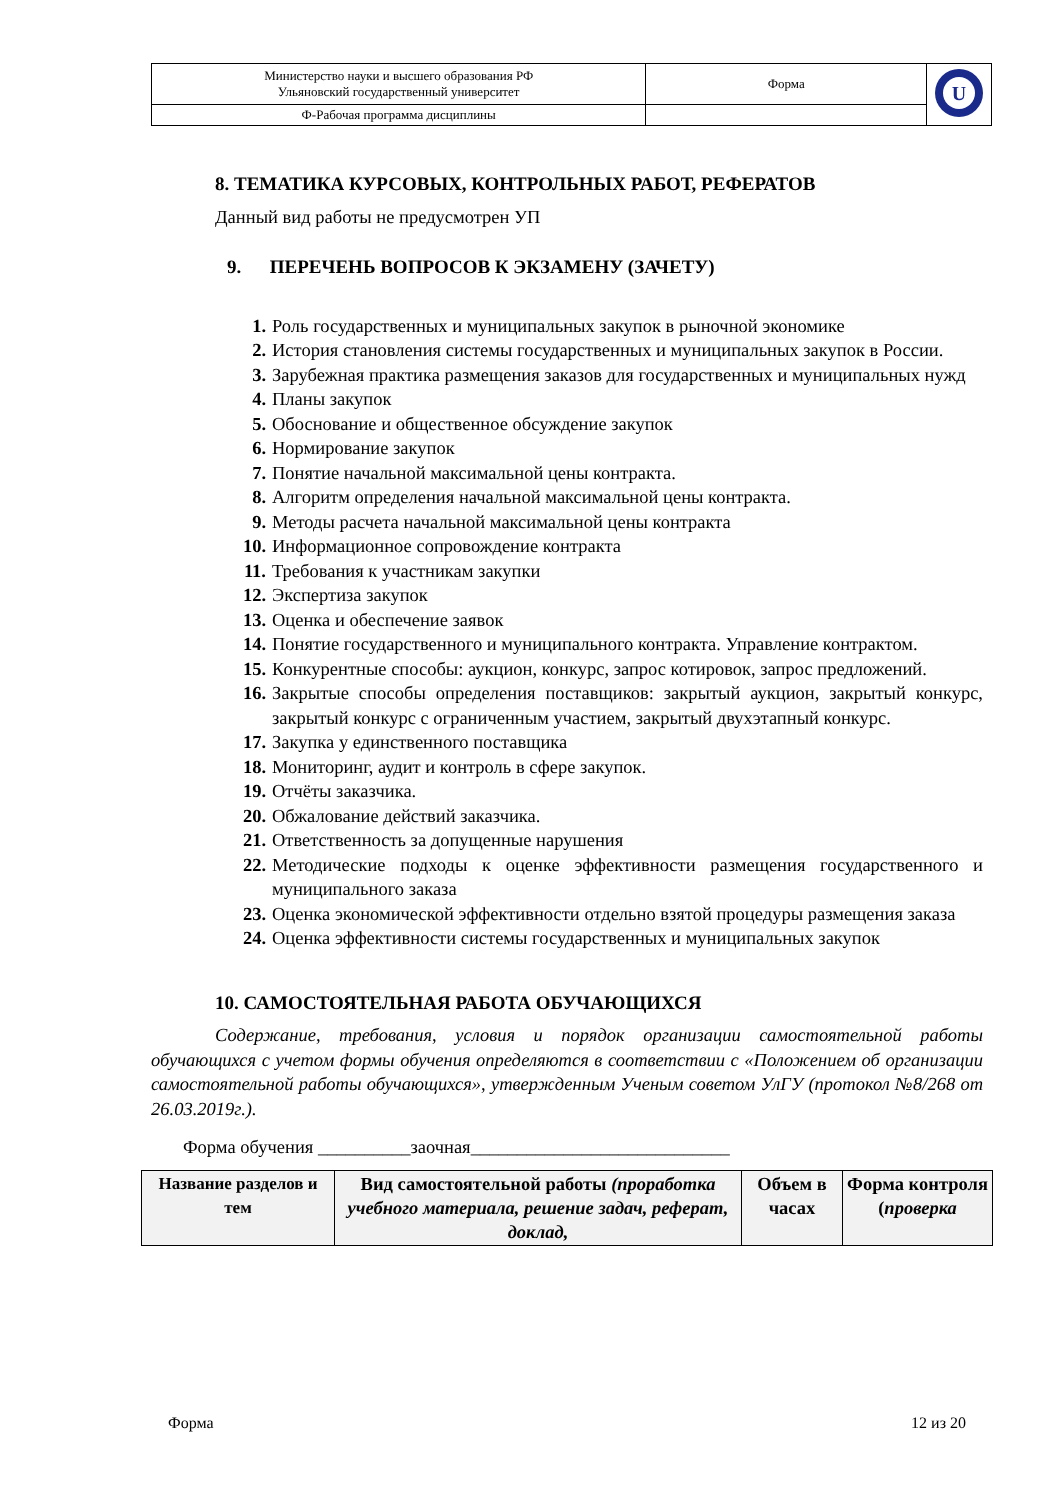| Министерство науки и высшего образования РФ Ульяновский государственный университет | Форма | U |
| Ф-Рабочая программа дисциплины | | |
8. ТЕМАТИКА КУРСОВЫХ, КОНТРОЛЬНЫХ РАБОТ, РЕФЕРАТОВ
Данный вид работы не предусмотрен УП
9. ПЕРЕЧЕНЬ ВОПРОСОВ К ЭКЗАМЕНУ (ЗАЧЕТУ)
1. Роль государственных и муниципальных закупок в рыночной экономике
2. История становления системы государственных и муниципальных закупок в России.
3. Зарубежная практика размещения заказов для государственных и муниципальных нужд
4. Планы закупок
5. Обоснование и общественное обсуждение закупок
6. Нормирование закупок
7. Понятие начальной максимальной цены контракта.
8. Алгоритм определения начальной максимальной цены контракта.
9. Методы расчета начальной максимальной цены контракта
10. Информационное сопровождение контракта
11. Требования к участникам закупки
12. Экспертиза закупок
13. Оценка и обеспечение заявок
14. Понятие государственного и муниципального контракта. Управление контрактом.
15. Конкурентные способы: аукцион, конкурс, запрос котировок, запрос предложений.
16. Закрытые способы определения поставщиков: закрытый аукцион, закрытый конкурс, закрытый конкурс с ограниченным участием, закрытый двухэтапный конкурс.
17. Закупка у единственного поставщика
18. Мониторинг, аудит и контроль в сфере закупок.
19. Отчёты заказчика.
20. Обжалование действий заказчика.
21. Ответственность за допущенные нарушения
22. Методические подходы к оценке эффективности размещения государственного и муниципального заказа
23. Оценка экономической эффективности отдельно взятой процедуры размещения заказа
24. Оценка эффективности системы государственных и муниципальных закупок
10. САМОСТОЯТЕЛЬНАЯ РАБОТА ОБУЧАЮЩИХСЯ
Содержание, требования, условия и порядок организации самостоятельной работы обучающихся с учетом формы обучения определяются в соответствии с «Положением об организации самостоятельной работы обучающихся», утвержденным Ученым советом УлГУ (протокол №8/268 от 26.03.2019г.).
Форма обучения __________заочная____________________________
| Название разделов и тем | Вид самостоятельной работы (проработка учебного материала, решение задач, реферат, доклад, | Объем в часах | Форма контроля ( проверка |
| --- | --- | --- | --- |
Форма 12 из 20